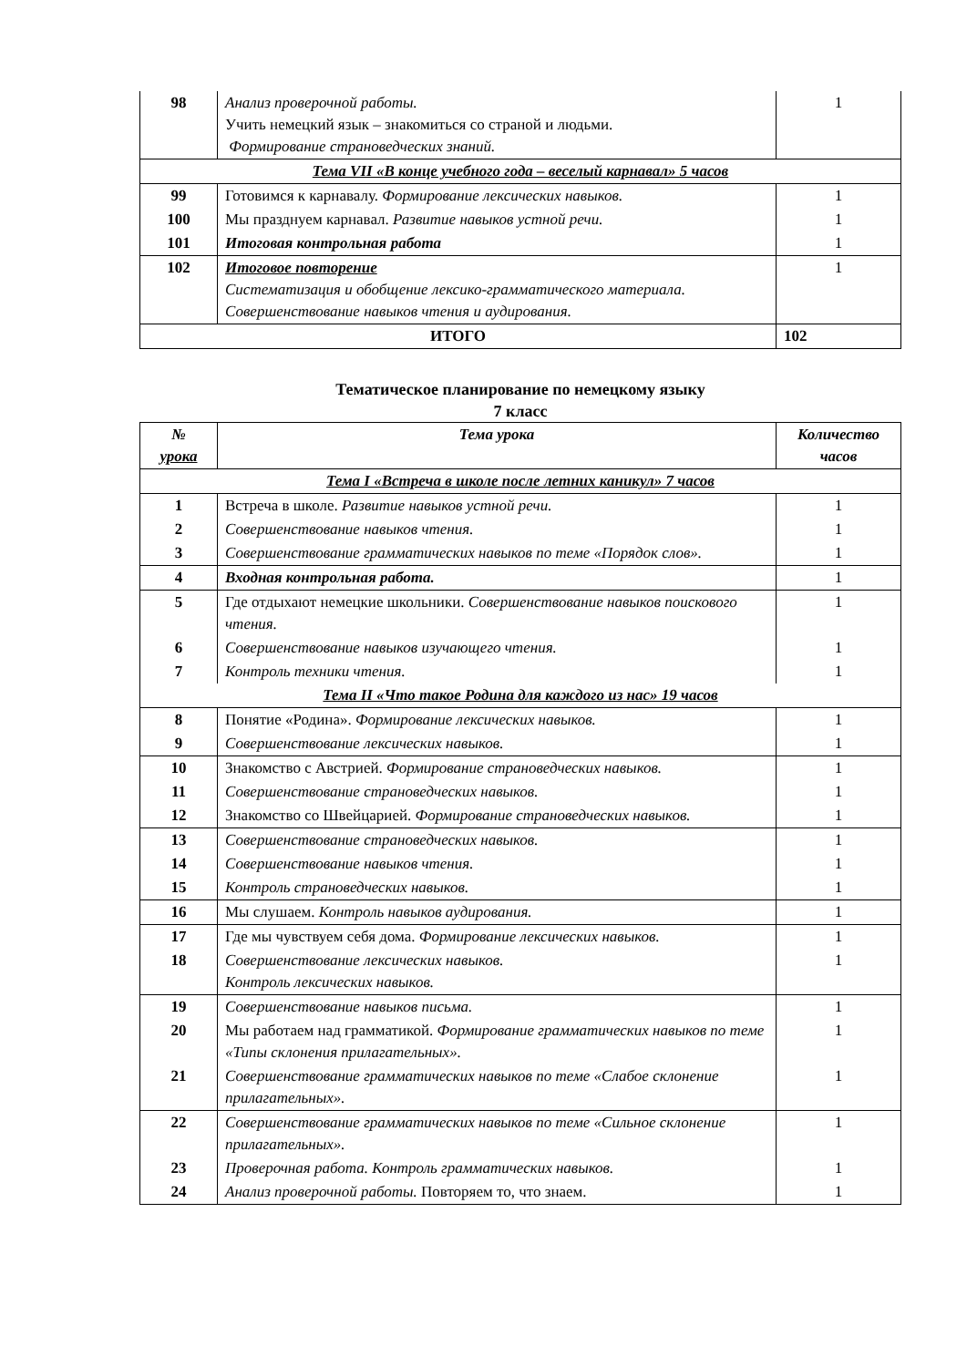| 98 | Анализ проверочной работы. Учить немецкий язык – знакомиться со страной и людьми. Формирование страноведческих знаний. | 1 |
| Тема VII «В конце учебного года – веселый карнавал» 5 часов | | |
| 99 | Готовимся к карнавалу. Формирование лексических навыков. | 1 |
| 100 | Мы празднуем карнавал. Развитие навыков устной речи. | 1 |
| 101 | Итоговая контрольная работа | 1 |
| 102 | Итоговое повторение Систематизация и обобщение лексико-грамматического материала. Совершенствование навыков чтения и аудирования. | 1 |
| ИТОГО | | 102 |
Тематическое планирование по немецкому языку
7 класс
| № урока | Тема урока | Количество часов |
| --- | --- | --- |
| Тема I «Встреча в школе после летних каникул» 7 часов | | |
| 1 | Встреча в школе. Развитие навыков устной речи. | 1 |
| 2 | Совершенствование навыков чтения. | 1 |
| 3 | Совершенствование грамматических навыков по теме «Порядок слов». | 1 |
| 4 | Входная контрольная работа. | 1 |
| 5 | Где отдыхают немецкие школьники. Совершенствование навыков поискового чтения. | 1 |
| 6 | Совершенствование навыков изучающего чтения. | 1 |
| 7 | Контроль техники чтения. | 1 |
| Тема II «Что такое Родина для каждого из нас» 19 часов | | |
| 8 | Понятие «Родина». Формирование лексических навыков. | 1 |
| 9 | Совершенствование лексических навыков. | 1 |
| 10 | Знакомство с Австрией. Формирование страноведческих навыков. | 1 |
| 11 | Совершенствование страноведческих навыков. | 1 |
| 12 | Знакомство со Швейцарией. Формирование страноведческих навыков. | 1 |
| 13 | Совершенствование страноведческих навыков. | 1 |
| 14 | Совершенствование навыков чтения. | 1 |
| 15 | Контроль страноведческих навыков. | 1 |
| 16 | Мы слушаем. Контроль навыков аудирования. | 1 |
| 17 | Где мы чувствуем себя дома. Формирование лексических навыков. | 1 |
| 18 | Совершенствование лексических навыков. Контроль лексических навыков. | 1 |
| 19 | Совершенствование навыков письма. | 1 |
| 20 | Мы работаем над грамматикой. Формирование грамматических навыков по теме «Типы склонения прилагательных». | 1 |
| 21 | Совершенствование грамматических навыков по теме «Слабое склонение прилагательных». | 1 |
| 22 | Совершенствование грамматических навыков по теме «Сильное склонение прилагательных». | 1 |
| 23 | Проверочная работа. Контроль грамматических навыков. | 1 |
| 24 | Анализ проверочной работы. Повторяем то, что знаем. | 1 |